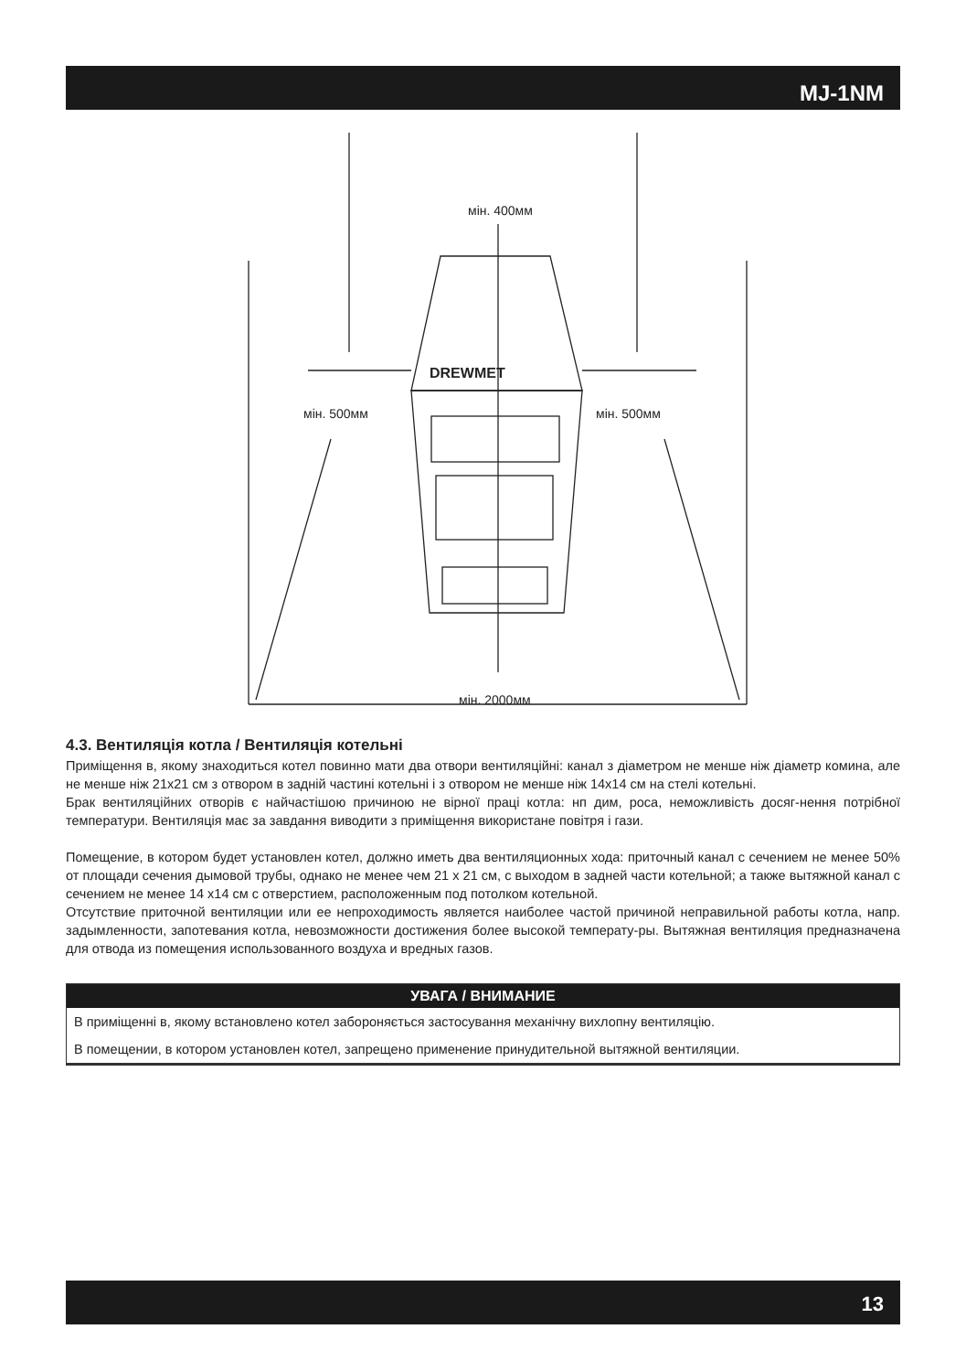MJ-1NM
DREWMET
мін. 400мм
мін. 500мм
мін. 500мм
мін. 2000мм
4.3. Вентиляція котла / Вентиляція котельні
Приміщення в, якому знаходиться котел повинно мати два отвори вентиляційні: канал з діаметром не менше ніж діаметр комина, але не менше ніж 21x21 см з отвором в задній частині котельні і з отвором не менше ніж 14x14 см на стелі котельні.
Брак вентиляційних отворів є найчастішою причиною не вірної праці котла: нп дим, роса, неможливість досяг-нення потрібної температури. Вентиляція має за завдання виводити з приміщення використане повітря і гази.
Помещение, в котором будет установлен котел, должно иметь два вентиляционных хода: приточный канал с сечением не менее 50% от площади сечения дымовой трубы, однако не менее чем 21 x 21 см, с выходом в задней части котельной; а также вытяжной канал с сечением не менее 14 x14 см с отверстием, расположенным под потолком котельной.
Отсутствие приточной вентиляции или ее непроходимость является наиболее частой причиной неправильной работы котла, напр. задымленности, запотевания котла, невозможности достижения более высокой температу-ры. Вытяжная вентиляция предназначена для отвода из помещения использованного воздуха и вредных газов.
УВАГА / ВНИМАНИЕ
В приміщенні в, якому встановлено котел забороняється застосування механічну вихлопну вентиляцію.
В помещении, в котором установлен котел, запрещено применение принудительной вытяжной вентиляции.
13